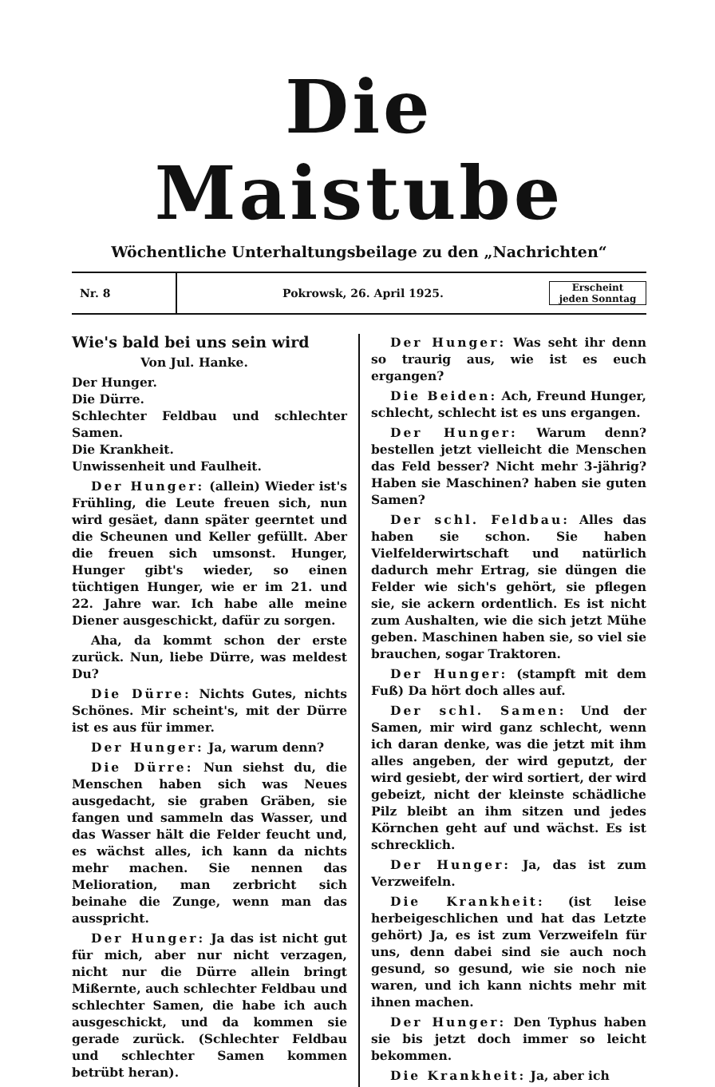Die Maistube
Wöchentliche Unterhaltungsbeilage zu den „Nachrichten“
Nr. 8
Pokrowsk, 26. April 1925.
Erscheint jeden Sonntag
Wie's bald bei uns sein wird
Von Jul. Hanke.
Der Hunger.
Die Dürre.
Schlechter Feldbau und schlechter Samen.
Die Krankheit.
Unwissenheit und Faulheit.
Der Hunger: (allein) Wieder ist's Frühling, die Leute freuen sich, nun wird gesäet, dann später geerntet und die Scheunen und Keller gefüllt. Aber die freuen sich umsonst. Hunger, Hunger gibt's wieder, so einen tüchtigen Hunger, wie er im 21. und 22. Jahre war. Ich habe alle meine Diener ausgeschickt, dafür zu sorgen.
Aha, da kommt schon der erste zurück. Nun, liebe Dürre, was meldest Du?
Die Dürre: Nichts Gutes, nichts Schönes. Mir scheint's, mit der Dürre ist es aus für immer.
Der Hunger: Ja, warum denn?
Die Dürre: Nun siehst du, die Menschen haben sich was Neues ausgedacht, sie graben Gräben, sie fangen und sammeln das Wasser, und das Wasser hält die Felder feucht und, es wächst alles, ich kann da nichts mehr machen. Sie nennen das Melioration, man zerbricht sich beinahe die Zunge, wenn man das ausspricht.
Der Hunger: Ja das ist nicht gut für mich, aber nur nicht verzagen, nicht nur die Dürre allein bringt Mißernte, auch schlechter Feldbau und schlechter Samen, die habe ich auch ausgeschickt, und da kommen sie gerade zurück. (Schlechter Feldbau und schlechter Samen kommen betrübt heran).
Der Hunger: Was seht ihr denn so traurig aus, wie ist es euch ergangen?
Die Beiden: Ach, Freund Hunger, schlecht, schlecht ist es uns ergangen.
Der Hunger: Warum denn? bestellen jetzt vielleicht die Menschen das Feld besser? Nicht mehr 3-jährig? Haben sie Maschinen? haben sie guten Samen?
Der schl. Feldbau: Alles das haben sie schon. Sie haben Vielfelderwirtschaft und natürlich dadurch mehr Ertrag, sie düngen die Felder wie sich's gehört, sie pflegen sie, sie ackern ordentlich. Es ist nicht zum Aushalten, wie die sich jetzt Mühe geben. Maschinen haben sie, so viel sie brauchen, sogar Traktoren.
Der Hunger: (stampft mit dem Fuß) Da hört doch alles auf.
Der schl. Samen: Und der Samen, mir wird ganz schlecht, wenn ich daran denke, was die jetzt mit ihm alles angeben, der wird geputzt, der wird gesiebt, der wird sortiert, der wird gebeizt, nicht der kleinste schädliche Pilz bleibt an ihm sitzen und jedes Körnchen geht auf und wächst. Es ist schrecklich.
Der Hunger: Ja, das ist zum Verzweifeln.
Die Krankheit: (ist leise herbeigeschlichen und hat das Letzte gehört) Ja, es ist zum Verzweifeln für uns, denn dabei sind sie auch noch gesund, so gesund, wie sie noch nie waren, und ich kann nichts mehr mit ihnen machen.
Der Hunger: Den Typhus haben sie bis jetzt doch immer so leicht bekommen.
Die Krankheit: Ja, aber ich